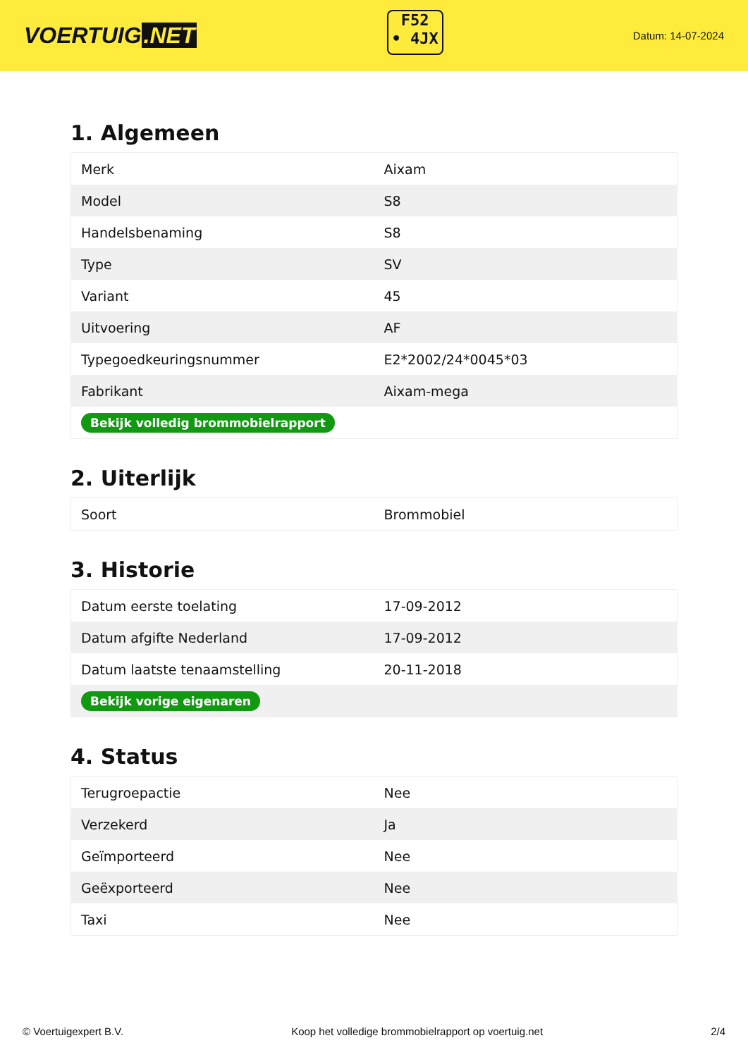VOERTUIG.NET
F52
• 4JX
Datum: 14-07-2024
1. Algemeen
| Merk | Aixam |
| Model | S8 |
| Handelsbenaming | S8 |
| Type | SV |
| Variant | 45 |
| Uitvoering | AF |
| Typegoedkeuringsnummer | E2*2002/24*0045*03 |
| Fabrikant | Aixam-mega |
| Bekijk volledig brommobielrapport | |
2. Uiterlijk
| Soort | Brommobiel |
3. Historie
| Datum eerste toelating | 17-09-2012 |
| Datum afgifte Nederland | 17-09-2012 |
| Datum laatste tenaamstelling | 20-11-2018 |
| Bekijk vorige eigenaren | |
4. Status
| Terugroepactie | Nee |
| Verzekerd | Ja |
| Geïmporteerd | Nee |
| Geëxporteerd | Nee |
| Taxi | Nee |
© Voertuigexpert B.V. Koop het volledige brommobielrapport op voertuig.net 2/4